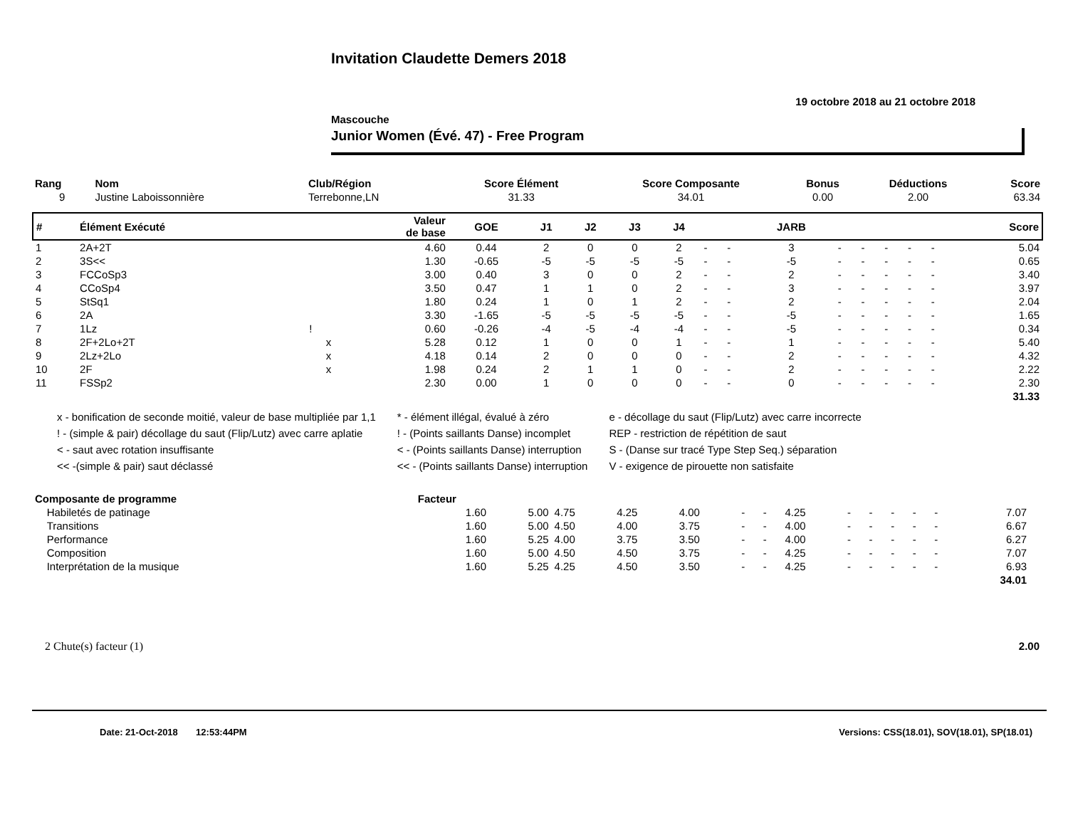Invitation Claudette Demers 2018
19 octobre 2018 au 21 octobre 2018
Mascouche
Junior Women (Évé. 47) - Free Program
| Rang | Nom | Club/Région | Score Élément | Score Composante | Bonus | Déductions | Score |
| --- | --- | --- | --- | --- | --- | --- | --- |
| 9 | Justine Laboissonnière | Terrebonne,LN | 31.33 | 34.01 | 0.00 | 2.00 | 63.34 |
| # | Élément Exécuté | | Valeur de base | GOE | J1 | J2 | J3 | J4 | | | JARB | | | | | | Score |
| --- | --- | --- | --- | --- | --- | --- | --- | --- | --- | --- | --- | --- | --- | --- | --- | --- | --- |
| 1 | 2A+2T | | 4.60 | 0.44 | 2 | 0 | 0 | 2 | - | - | 3 | - | - | - | - | - | 5.04 |
| 2 | 3S<< | | 1.30 | -0.65 | -5 | -5 | -5 | -5 | - | - | -5 | - | - | - | - | - | 0.65 |
| 3 | FCCoSp3 | | 3.00 | 0.40 | 3 | 0 | 0 | 2 | - | - | 2 | - | - | - | - | - | 3.40 |
| 4 | CCoSp4 | | 3.50 | 0.47 | 1 | 1 | 0 | 2 | - | - | 3 | - | - | - | - | - | 3.97 |
| 5 | StSq1 | | 1.80 | 0.24 | 1 | 0 | 1 | 2 | - | - | 2 | - | - | - | - | - | 2.04 |
| 6 | 2A | | 3.30 | -1.65 | -5 | -5 | -5 | -5 | - | - | -5 | - | - | - | - | - | 1.65 |
| 7 | 1Lz | ! | 0.60 | -0.26 | -4 | -5 | -4 | -4 | - | - | -5 | - | - | - | - | - | 0.34 |
| 8 | 2F+2Lo+2T | x | 5.28 | 0.12 | 1 | 0 | 0 | 1 | - | - | 1 | - | - | - | - | - | 5.40 |
| 9 | 2Lz+2Lo | x | 4.18 | 0.14 | 2 | 0 | 0 | 0 | - | - | 2 | - | - | - | - | - | 4.32 |
| 10 | 2F | x | 1.98 | 0.24 | 2 | 1 | 1 | 0 | - | - | 2 | - | - | - | - | - | 2.22 |
| 11 | FSSp2 | | 2.30 | 0.00 | 1 | 0 | 0 | 0 | - | - | 0 | - | - | - | - | - | 2.30 |
| | | | | | | | | | | | | | | | | | 31.33 |
x - bonification de seconde moitié, valeur de base multipliée par 1,1
! - (simple & pair) décollage du saut (Flip/Lutz) avec carre aplatie
< - saut avec rotation insuffisante
<< -(simple & pair) saut déclassé
* - élément illégal, évalué à zéro
! - (Points saillants Danse) incomplet
< - (Points saillants Danse) interruption
<< - (Points saillants Danse) interruption
e - décollage du saut (Flip/Lutz) avec carre incorrecte
REP - restriction de répétition de saut
S - (Danse sur tracé Type Step Seq.) séparation
V - exigence de pirouette non satisfaite
| Composante de programme | Facteur | | | | | | | | | | | | | | |
| --- | --- | --- | --- | --- | --- | --- | --- | --- | --- | --- | --- | --- | --- | --- | --- |
| Habiletés de patinage | 1.60 | 5.00 | 4.75 | 4.25 | 4.00 | - | - | 4.25 | - | - | - | - | - | 7.07 | |
| Transitions | 1.60 | 5.00 | 4.50 | 4.00 | 3.75 | - | - | 4.00 | - | - | - | - | - | 6.67 | |
| Performance | 1.60 | 5.25 | 4.00 | 3.75 | 3.50 | - | - | 4.00 | - | - | - | - | - | 6.27 | |
| Composition | 1.60 | 5.00 | 4.50 | 4.50 | 3.75 | - | - | 4.25 | - | - | - | - | - | 7.07 | |
| Interprétation de la musique | 1.60 | 5.25 | 4.25 | 4.50 | 3.50 | - | - | 4.25 | - | - | - | - | - | 6.93 | |
| | | | | | | | | | | | | | | 34.01 | |
2 Chute(s) facteur (1) 2.00
Date: 21-Oct-2018 12:53:44PM Versions: CSS(18.01), SOV(18.01), SP(18.01)